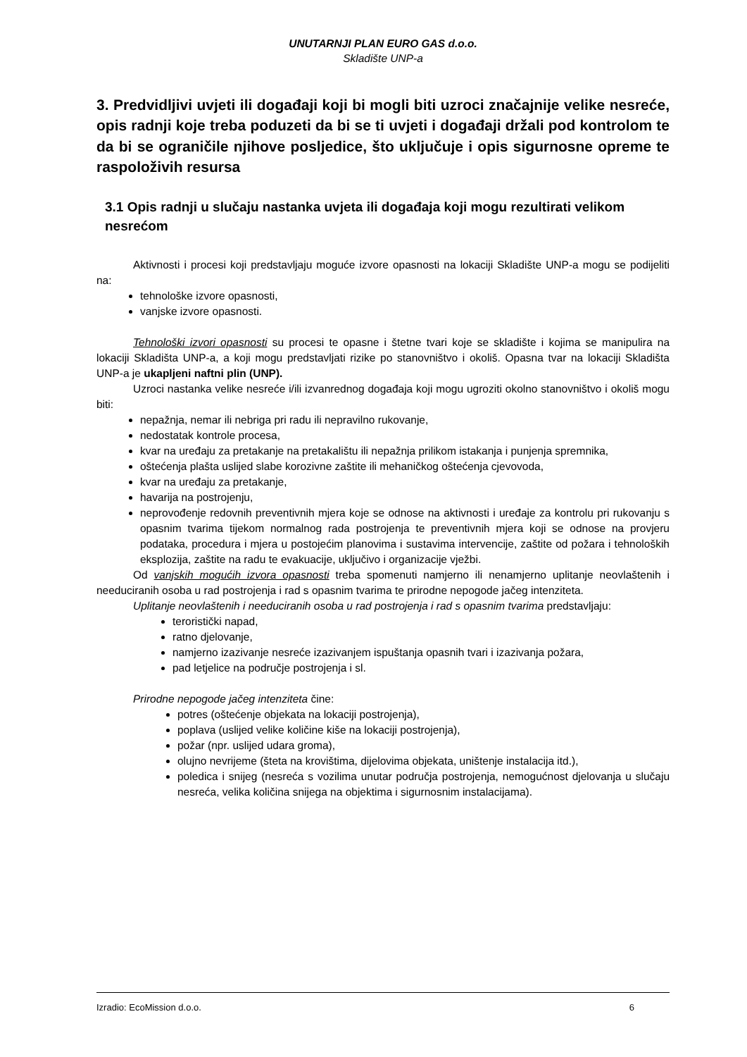UNUTARNJI PLAN EURO GAS d.o.o.
Skladište UNP-a
3. Predvidljivi uvjeti ili događaji koji bi mogli biti uzroci značajnije velike nesreće, opis radnji koje treba poduzeti da bi se ti uvjeti i događaji držali pod kontrolom te da bi se ograničile njihove posljedice, što uključuje i opis sigurnosne opreme te raspoloživih resursa
3.1 Opis radnji u slučaju nastanka uvjeta ili događaja koji mogu rezultirati velikom nesrećom
Aktivnosti i procesi koji predstavljaju moguće izvore opasnosti na lokaciji Skladište UNP-a mogu se podijeliti na:
tehnološke izvore opasnosti,
vanjske izvore opasnosti.
Tehnološki izvori opasnosti su procesi te opasne i štetne tvari koje se skladište i kojima se manipulira na lokaciji Skladišta UNP-a, a koji mogu predstavljati rizike po stanovništvo i okoliš. Opasna tvar na lokaciji Skladišta UNP-a je ukapljeni naftni plin (UNP).
Uzroci nastanka velike nesreće i/ili izvanrednog događaja koji mogu ugroziti okolno stanovništvo i okoliš mogu biti:
nepažnja, nemar ili nebriga pri radu ili nepravilno rukovanje,
nedostatak kontrole procesa,
kvar na uređaju za pretakanje na pretakalištu ili nepažnja prilikom istakanja i punjenja spremnika,
oštećenja plašta uslijed slabe korozivne zaštite ili mehaničkog oštećenja cjevovoda,
kvar na uređaju za pretakanje,
havarija na postrojenju,
neprovođenje redovnih preventivnih mjera koje se odnose na aktivnosti i uređaje za kontrolu pri rukovanju s opasnim tvarima tijekom normalnog rada postrojenja te preventivnih mjera koji se odnose na provjeru podataka, procedura i mjera u postojećim planovima i sustavima intervencije, zaštite od požara i tehnoloških eksplozija, zaštite na radu te evakuacije, uključivo i organizacije vježbi.
Od vanjskih mogućih izvora opasnosti treba spomenuti namjerno ili nenamjerno uplitanje neovlaštenih i needuciranih osoba u rad postrojenja i rad s opasnim tvarima te prirodne nepogode jačeg intenziteta.
Uplitanje neovlaštenih i needuciranih osoba u rad postrojenja i rad s opasnim tvarima predstavljaju:
teroristički napad,
ratno djelovanje,
namjerno izazivanje nesreće izazivanjem ispuštanja opasnih tvari i izazivanja požara,
pad letjelice na područje postrojenja i sl.
Prirodne nepogode jačeg intenziteta čine:
potres (oštećenje objekata na lokaciji postrojenja),
poplava (uslijed velike količine kiše na lokaciji postrojenja),
požar (npr. uslijed udara groma),
olujno nevrijeme (šteta na krovištima, dijelovima objekata, uništenje instalacija itd.),
poledica i snijeg (nesreća s vozilima unutar područja postrojenja, nemogućnost djelovanja u slučaju nesreća, velika količina snijega na objektima i sigurnosnim instalacijama).
Izradio: EcoMission d.o.o. 6